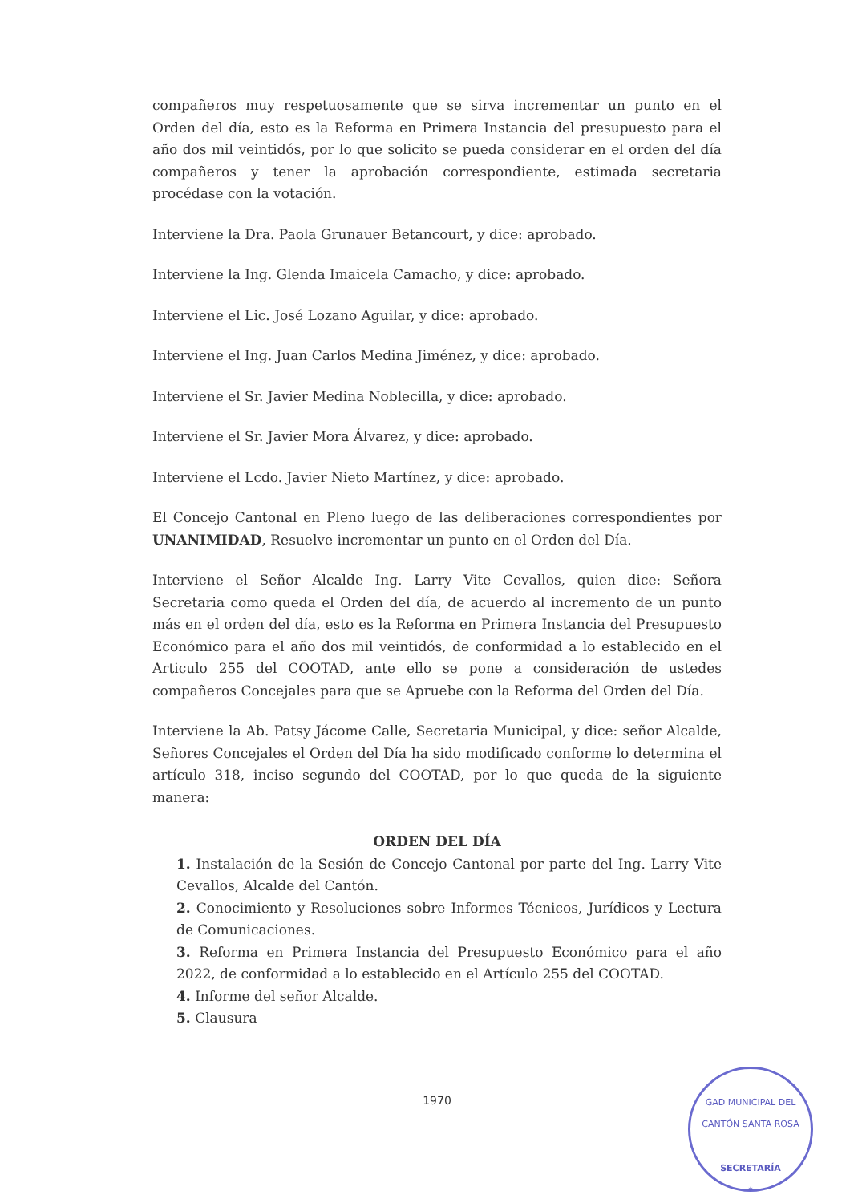compañeros muy respetuosamente que se sirva incrementar un punto en el Orden del día, esto es la Reforma en Primera Instancia del presupuesto para el año dos mil veintidós, por lo que solicito se pueda considerar en el orden del día compañeros y tener la aprobación correspondiente, estimada secretaria procédase con la votación.
Interviene la Dra. Paola Grunauer Betancourt, y dice: aprobado.
Interviene la Ing. Glenda Imaicela Camacho, y dice: aprobado.
Interviene el Lic. José Lozano Aguilar, y dice: aprobado.
Interviene el Ing. Juan Carlos Medina Jiménez, y dice: aprobado.
Interviene el Sr. Javier Medina Noblecilla, y dice: aprobado.
Interviene el Sr. Javier Mora Álvarez, y dice: aprobado.
Interviene el Lcdo. Javier Nieto Martínez, y dice: aprobado.
El Concejo Cantonal en Pleno luego de las deliberaciones correspondientes por UNANIMIDAD, Resuelve incrementar un punto en el Orden del Día.
Interviene el Señor Alcalde Ing. Larry Vite Cevallos, quien dice: Señora Secretaria como queda el Orden del día, de acuerdo al incremento de un punto más en el orden del día, esto es la Reforma en Primera Instancia del Presupuesto Económico para el año dos mil veintidós, de conformidad a lo establecido en el Articulo 255 del COOTAD, ante ello se pone a consideración de ustedes compañeros Concejales para que se Apruebe con la Reforma del Orden del Día.
Interviene la Ab. Patsy Jácome Calle, Secretaria Municipal, y dice: señor Alcalde, Señores Concejales el Orden del Día ha sido modificado conforme lo determina el artículo 318, inciso segundo del COOTAD, por lo que queda de la siguiente manera:
ORDEN DEL DÍA
1. Instalación de la Sesión de Concejo Cantonal por parte del Ing. Larry Vite Cevallos, Alcalde del Cantón.
2. Conocimiento y Resoluciones sobre Informes Técnicos, Jurídicos y Lectura de Comunicaciones.
3. Reforma en Primera Instancia del Presupuesto Económico para el año 2022, de conformidad a lo establecido en el Artículo 255 del COOTAD.
4. Informe del señor Alcalde.
5. Clausura
1970
GAD MUNICIPAL DEL CANTÓN SANTA ROSA
SECRETARÍA
*